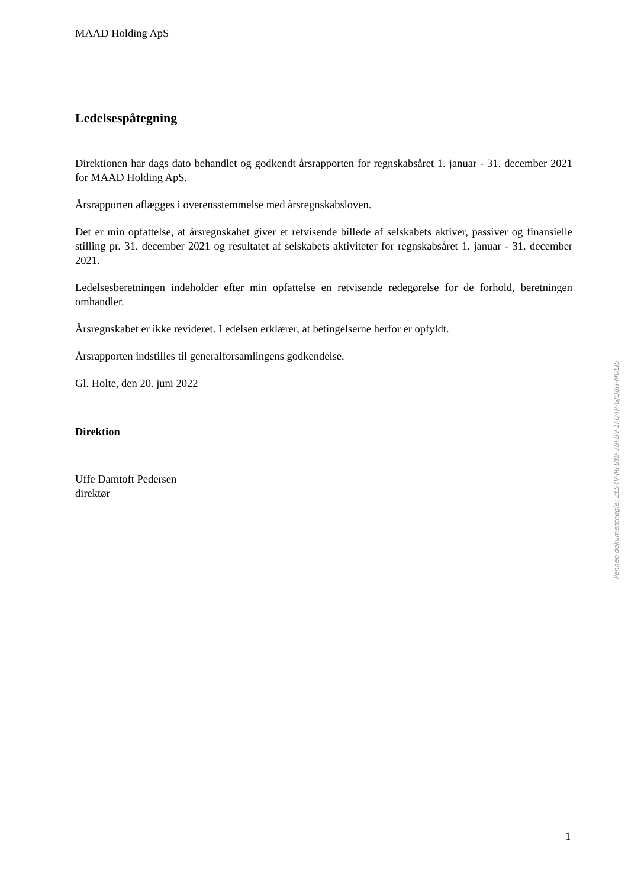MAAD Holding ApS
Ledelsespåtegning
Direktionen har dags dato behandlet og godkendt årsrapporten for regnskabsåret 1. januar - 31. december 2021 for MAAD Holding ApS.
Årsrapporten aflægges i overensstemmelse med årsregnskabsloven.
Det er min opfattelse, at årsregnskabet giver et retvisende billede af selskabets aktiver, passiver og finansielle stilling pr. 31. december 2021 og resultatet af selskabets aktiviteter for regnskabs­året 1. januar - 31. december 2021.
Ledelsesberetningen indeholder efter min opfattelse en retvisende redegørelse for de forhold, be­retningen omhandler.
Årsregnskabet er ikke revideret. Ledelsen erklærer, at betingelserne herfor er opfyldt.
Årsrapporten indstilles til generalforsamlingens godkendelse.
Gl. Holte, den 20. juni 2022
Direktion
Uffe Damtoft Pedersen
direktør
Penneo dokumentnøgle: ZLS4V-MFBY8-7BFBV-1FQ4P-GJQ8H-MOLI5
1